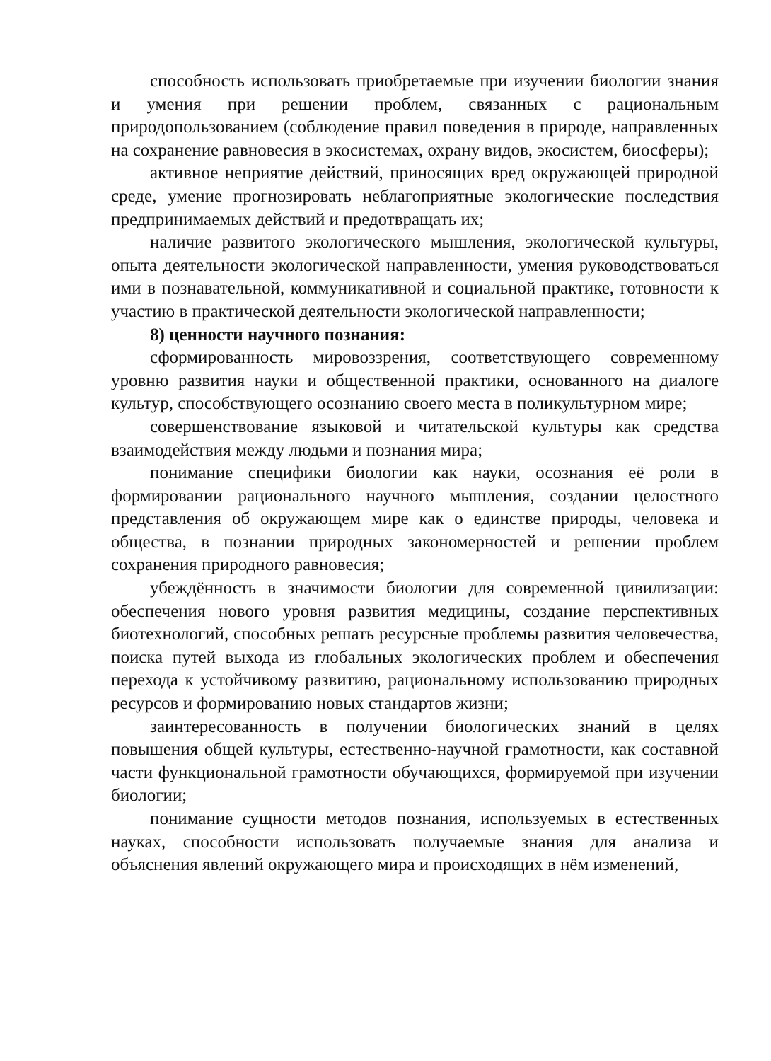способность использовать приобретаемые при изучении биологии знания и умения при решении проблем, связанных с рациональным природопользованием (соблюдение правил поведения в природе, направленных на сохранение равновесия в экосистемах, охрану видов, экосистем, биосферы);
активное неприятие действий, приносящих вред окружающей природной среде, умение прогнозировать неблагоприятные экологические последствия предпринимаемых действий и предотвращать их;
наличие развитого экологического мышления, экологической культуры, опыта деятельности экологической направленности, умения руководствоваться ими в познавательной, коммуникативной и социальной практике, готовности к участию в практической деятельности экологической направленности;
8) ценности научного познания:
сформированность мировоззрения, соответствующего современному уровню развития науки и общественной практики, основанного на диалоге культур, способствующего осознанию своего места в поликультурном мире;
совершенствование языковой и читательской культуры как средства взаимодействия между людьми и познания мира;
понимание специфики биологии как науки, осознания её роли в формировании рационального научного мышления, создании целостного представления об окружающем мире как о единстве природы, человека и общества, в познании природных закономерностей и решении проблем сохранения природного равновесия;
убеждённость в значимости биологии для современной цивилизации: обеспечения нового уровня развития медицины, создание перспективных биотехнологий, способных решать ресурсные проблемы развития человечества, поиска путей выхода из глобальных экологических проблем и обеспечения перехода к устойчивому развитию, рациональному использованию природных ресурсов и формированию новых стандартов жизни;
заинтересованность в получении биологических знаний в целях повышения общей культуры, естественно-научной грамотности, как составной части функциональной грамотности обучающихся, формируемой при изучении биологии;
понимание сущности методов познания, используемых в естественных науках, способности использовать получаемые знания для анализа и объяснения явлений окружающего мира и происходящих в нём изменений,